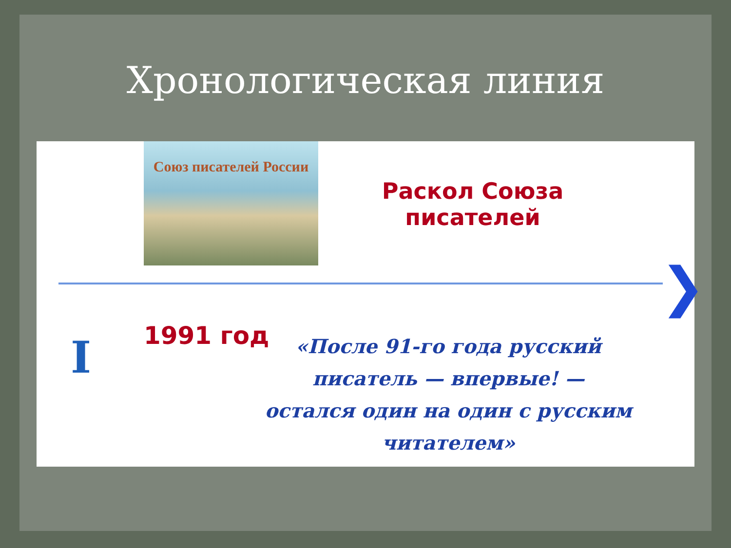Хронологическая линия
❯
I
Союз писателей России
1991 год
Раскол Союза
писателей
«После 91-го года русский
писатель — впервые! —
остался один на один с русским
читателем»